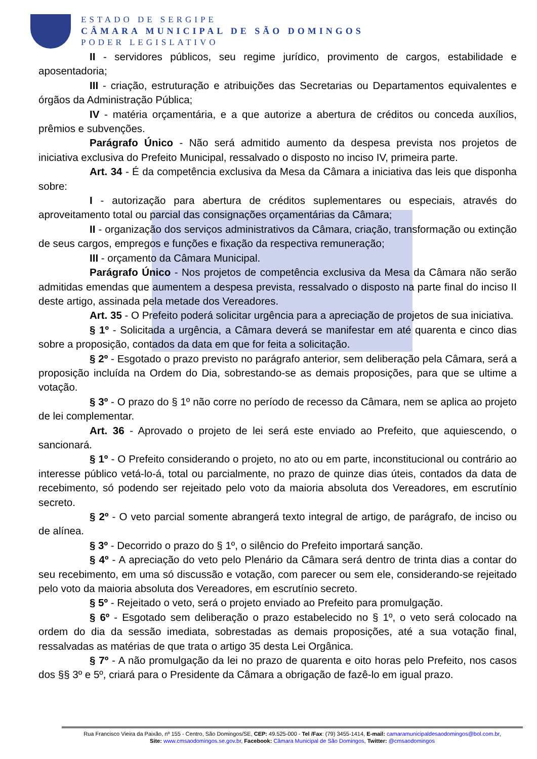ESTADO DE SERGIPE
CÂMARA MUNICIPAL DE SÃO DOMINGOS
PODER LEGISLATIVO
II - servidores públicos, seu regime jurídico, provimento de cargos, estabilidade e aposentadoria;
III - criação, estruturação e atribuições das Secretarias ou Departamentos equivalentes e órgãos da Administração Pública;
IV - matéria orçamentária, e a que autorize a abertura de créditos ou conceda auxílios, prêmios e subvenções.
Parágrafo Único - Não será admitido aumento da despesa prevista nos projetos de iniciativa exclusiva do Prefeito Municipal, ressalvado o disposto no inciso IV, primeira parte.
Art. 34 - É da competência exclusiva da Mesa da Câmara a iniciativa das leis que disponha sobre:
I - autorização para abertura de créditos suplementares ou especiais, através do aproveitamento total ou parcial das consignações orçamentárias da Câmara;
II - organização dos serviços administrativos da Câmara, criação, transformação ou extinção de seus cargos, empregos e funções e fixação da respectiva remuneração;
III - orçamento da Câmara Municipal.
Parágrafo Único - Nos projetos de competência exclusiva da Mesa da Câmara não serão admitidas emendas que aumentem a despesa prevista, ressalvado o disposto na parte final do inciso II deste artigo, assinada pela metade dos Vereadores.
Art. 35 - O Prefeito poderá solicitar urgência para a apreciação de projetos de sua iniciativa.
§ 1º - Solicitada a urgência, a Câmara deverá se manifestar em até quarenta e cinco dias sobre a proposição, contados da data em que for feita a solicitação.
§ 2º - Esgotado o prazo previsto no parágrafo anterior, sem deliberação pela Câmara, será a proposição incluída na Ordem do Dia, sobrestando-se as demais proposições, para que se ultime a votação.
§ 3º - O prazo do § 1º não corre no período de recesso da Câmara, nem se aplica ao projeto de lei complementar.
Art. 36 - Aprovado o projeto de lei será este enviado ao Prefeito, que aquiescendo, o sancionará.
§ 1º - O Prefeito considerando o projeto, no ato ou em parte, inconstitucional ou contrário ao interesse público vetá-lo-á, total ou parcialmente, no prazo de quinze dias úteis, contados da data de recebimento, só podendo ser rejeitado pelo voto da maioria absoluta dos Vereadores, em escrutínio secreto.
§ 2º - O veto parcial somente abrangerá texto integral de artigo, de parágrafo, de inciso ou de alínea.
§ 3º - Decorrido o prazo do § 1º, o silêncio do Prefeito importará sanção.
§ 4º - A apreciação do veto pelo Plenário da Câmara será dentro de trinta dias a contar do seu recebimento, em uma só discussão e votação, com parecer ou sem ele, considerando-se rejeitado pelo voto da maioria absoluta dos Vereadores, em escrutínio secreto.
§ 5º - Rejeitado o veto, será o projeto enviado ao Prefeito para promulgação.
§ 6º - Esgotado sem deliberação o prazo estabelecido no § 1º, o veto será colocado na ordem do dia da sessão imediata, sobrestadas as demais proposições, até a sua votação final, ressalvadas as matérias de que trata o artigo 35 desta Lei Orgânica.
§ 7º - A não promulgação da lei no prazo de quarenta e oito horas pelo Prefeito, nos casos dos §§ 3º e 5º, criará para o Presidente da Câmara a obrigação de fazê-lo em igual prazo.
Rua Francisco Vieira da Paixão, nº 155 - Centro, São Domingos/SE, CEP: 49.525-000 - Tel /Fax: (79) 3455-1414, E-mail: camaramunicipaldesaodomingos@bol.com.br,
Site: www.cmsaodomingos.se.gov.br, Facebook: Câmara Municipal de São Domingos, Twitter: @cmsaodomingos